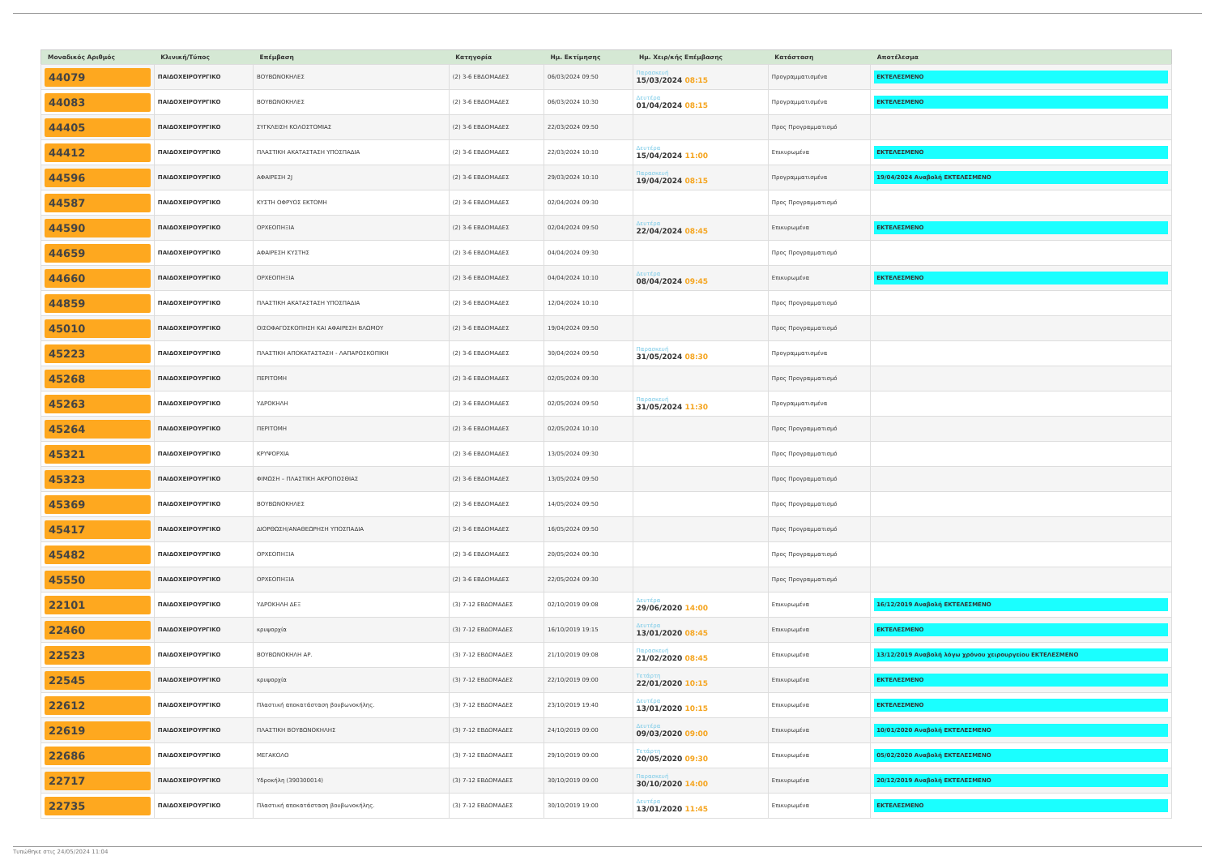| Μοναδικός Αριθμός | Κλινική/Τύπος | Επέμβαση | Κατηγορία | Ημ. Εκτίμησης | Ημ. Χειρ/κής Επέμβασης | Κατάσταση | Αποτέλεσμα |
| --- | --- | --- | --- | --- | --- | --- | --- |
| 44079 | ΠΑΙΔΟΧΕΙΡΟΥΡΓΙΚΟ | ΒΟΥΒΩΝΟΚΗΛΕΣ | (2) 3-6 ΕΒΔΟΜΑΔΕΣ | 06/03/2024 09:50 | Παρασκευή 15/03/2024 08:15 | Προγραμματισμένα | ΕΚΤΕΛΕΣΜΕΝΟ |
| 44083 | ΠΑΙΔΟΧΕΙΡΟΥΡΓΙΚΟ | ΒΟΥΒΩΝΟΚΗΛΕΣ | (2) 3-6 ΕΒΔΟΜΑΔΕΣ | 06/03/2024 10:30 | Δευτέρα 01/04/2024 08:15 | Προγραμματισμένα | ΕΚΤΕΛΕΣΜΕΝΟ |
| 44405 | ΠΑΙΔΟΧΕΙΡΟΥΡΓΙΚΟ | ΣΥΓΚΛΕΙΣΗ ΚΟΛΟΣΤΟΜΙΑΣ | (2) 3-6 ΕΒΔΟΜΑΔΕΣ | 22/03/2024 09:50 | | Προς Προγραμματισμό | |
| 44412 | ΠΑΙΔΟΧΕΙΡΟΥΡΓΙΚΟ | ΠΛΑΣΤΙΚΗ ΑΚΑΤΑΣΤΑΣΗ ΥΠΟΣΠΑΔΙΑ | (2) 3-6 ΕΒΔΟΜΑΔΕΣ | 22/03/2024 10:10 | Δευτέρα 15/04/2024 11:00 | Επικυρωμένα | ΕΚΤΕΛΕΣΜΕΝΟ |
| 44596 | ΠΑΙΔΟΧΕΙΡΟΥΡΓΙΚΟ | ΑΦΑΙΡΕΣΗ 2J | (2) 3-6 ΕΒΔΟΜΑΔΕΣ | 29/03/2024 10:10 | Παρασκευή 19/04/2024 08:15 | Προγραμματισμένα | 19/04/2024 Αναβολή ΕΚΤΕΛΕΣΜΕΝΟ |
| 44587 | ΠΑΙΔΟΧΕΙΡΟΥΡΓΙΚΟ | ΚΥΣΤΗ ΟΦΡΥΟΣ ΕΚΤΟΜΗ | (2) 3-6 ΕΒΔΟΜΑΔΕΣ | 02/04/2024 09:30 | | Προς Προγραμματισμό | |
| 44590 | ΠΑΙΔΟΧΕΙΡΟΥΡΓΙΚΟ | ΟΡΧΕΟΠΗΞΙΑ | (2) 3-6 ΕΒΔΟΜΑΔΕΣ | 02/04/2024 09:50 | Δευτέρα 22/04/2024 08:45 | Επικυρωμένα | ΕΚΤΕΛΕΣΜΕΝΟ |
| 44659 | ΠΑΙΔΟΧΕΙΡΟΥΡΓΙΚΟ | ΑΦΑΙΡΕΣΗ ΚΥΣΤΗΣ | (2) 3-6 ΕΒΔΟΜΑΔΕΣ | 04/04/2024 09:30 | | Προς Προγραμματισμό | |
| 44660 | ΠΑΙΔΟΧΕΙΡΟΥΡΓΙΚΟ | ΟΡΧΕΟΠΗΞΙΑ | (2) 3-6 ΕΒΔΟΜΑΔΕΣ | 04/04/2024 10:10 | Δευτέρα 08/04/2024 09:45 | Επικυρωμένα | ΕΚΤΕΛΕΣΜΕΝΟ |
| 44859 | ΠΑΙΔΟΧΕΙΡΟΥΡΓΙΚΟ | ΠΛΑΣΤΙΚΗ ΑΚΑΤΑΣΤΑΣΗ ΥΠΟΣΠΑΔΙΑ | (2) 3-6 ΕΒΔΟΜΑΔΕΣ | 12/04/2024 10:10 | | Προς Προγραμματισμό | |
| 45010 | ΠΑΙΔΟΧΕΙΡΟΥΡΓΙΚΟ | ΟΙΣΟΦΑΓΟΣΚΟΠΗΣΗ ΚΑΙ ΑΦΑΙΡΕΣΗ ΒΛΩΜΟΥ | (2) 3-6 ΕΒΔΟΜΑΔΕΣ | 19/04/2024 09:50 | | Προς Προγραμματισμό | |
| 45223 | ΠΑΙΔΟΧΕΙΡΟΥΡΓΙΚΟ | ΠΛΑΣΤΙΚΗ ΑΠΟΚΑΤΑΣΤΑΣΗ - ΛΑΠΑΡΟΣΚΟΠΙΚΗ | (2) 3-6 ΕΒΔΟΜΑΔΕΣ | 30/04/2024 09:50 | Παρασκευή 31/05/2024 08:30 | Προγραμματισμένα | |
| 45268 | ΠΑΙΔΟΧΕΙΡΟΥΡΓΙΚΟ | ΠΕΡΙΤΟΜΗ | (2) 3-6 ΕΒΔΟΜΑΔΕΣ | 02/05/2024 09:30 | | Προς Προγραμματισμό | |
| 45263 | ΠΑΙΔΟΧΕΙΡΟΥΡΓΙΚΟ | ΥΔΡΟΚΗΛΗ | (2) 3-6 ΕΒΔΟΜΑΔΕΣ | 02/05/2024 09:50 | Παρασκευή 31/05/2024 11:30 | Προγραμματισμένα | |
| 45264 | ΠΑΙΔΟΧΕΙΡΟΥΡΓΙΚΟ | ΠΕΡΙΤΟΜΗ | (2) 3-6 ΕΒΔΟΜΑΔΕΣ | 02/05/2024 10:10 | | Προς Προγραμματισμό | |
| 45321 | ΠΑΙΔΟΧΕΙΡΟΥΡΓΙΚΟ | ΚΡΥΨΟΡΧΙΑ | (2) 3-6 ΕΒΔΟΜΑΔΕΣ | 13/05/2024 09:30 | | Προς Προγραμματισμό | |
| 45323 | ΠΑΙΔΟΧΕΙΡΟΥΡΓΙΚΟ | ΦΙΜΩΣΗ – ΠΛΑΣΤΙΚΗ ΑΚΡΟΠΟΣΘΙΑΣ | (2) 3-6 ΕΒΔΟΜΑΔΕΣ | 13/05/2024 09:50 | | Προς Προγραμματισμό | |
| 45369 | ΠΑΙΔΟΧΕΙΡΟΥΡΓΙΚΟ | ΒΟΥΒΩΝΟΚΗΛΕΣ | (2) 3-6 ΕΒΔΟΜΑΔΕΣ | 14/05/2024 09:50 | | Προς Προγραμματισμό | |
| 45417 | ΠΑΙΔΟΧΕΙΡΟΥΡΓΙΚΟ | ΔΙΟΡΘΩΣΗ/ΑΝΑΘΕΩΡΗΣΗ ΥΠΟΣΠΑΔΙΑ | (2) 3-6 ΕΒΔΟΜΑΔΕΣ | 16/05/2024 09:50 | | Προς Προγραμματισμό | |
| 45482 | ΠΑΙΔΟΧΕΙΡΟΥΡΓΙΚΟ | ΟΡΧΕΟΠΗΞΙΑ | (2) 3-6 ΕΒΔΟΜΑΔΕΣ | 20/05/2024 09:30 | | Προς Προγραμματισμό | |
| 45550 | ΠΑΙΔΟΧΕΙΡΟΥΡΓΙΚΟ | ΟΡΧΕΟΠΗΞΙΑ | (2) 3-6 ΕΒΔΟΜΑΔΕΣ | 22/05/2024 09:30 | | Προς Προγραμματισμό | |
| 22101 | ΠΑΙΔΟΧΕΙΡΟΥΡΓΙΚΟ | ΥΔΡΟΚΗΛΗ ΔΕΞ | (3) 7-12 ΕΒΔΟΜΑΔΕΣ | 02/10/2019 09:08 | Δευτέρα 29/06/2020 14:00 | Επικυρωμένα | 16/12/2019 Αναβολή ΕΚΤΕΛΕΣΜΕΝΟ |
| 22460 | ΠΑΙΔΟΧΕΙΡΟΥΡΓΙΚΟ | κρυψορχία | (3) 7-12 ΕΒΔΟΜΑΔΕΣ | 16/10/2019 19:15 | Δευτέρα 13/01/2020 08:45 | Επικυρωμένα | ΕΚΤΕΛΕΣΜΕΝΟ |
| 22523 | ΠΑΙΔΟΧΕΙΡΟΥΡΓΙΚΟ | ΒΟΥΒΩΝΟΚΗΛΗ ΑΡ. | (3) 7-12 ΕΒΔΟΜΑΔΕΣ | 21/10/2019 09:08 | Παρασκευή 21/02/2020 08:45 | Επικυρωμένα | 13/12/2019 Αναβολή λόγω χρόνου χειρουργείου ΕΚΤΕΛΕΣΜΕΝΟ |
| 22545 | ΠΑΙΔΟΧΕΙΡΟΥΡΓΙΚΟ | κρυψορχία | (3) 7-12 ΕΒΔΟΜΑΔΕΣ | 22/10/2019 09:00 | Τετάρτη 22/01/2020 10:15 | Επικυρωμένα | ΕΚΤΕΛΕΣΜΕΝΟ |
| 22612 | ΠΑΙΔΟΧΕΙΡΟΥΡΓΙΚΟ | Πλαστική αποκατάσταση βουβωνοκήλης. | (3) 7-12 ΕΒΔΟΜΑΔΕΣ | 23/10/2019 19:40 | Δευτέρα 13/01/2020 10:15 | Επικυρωμένα | ΕΚΤΕΛΕΣΜΕΝΟ |
| 22619 | ΠΑΙΔΟΧΕΙΡΟΥΡΓΙΚΟ | ΠΛΑΣΤΙΚΗ ΒΟΥΒΩΝΟΚΗΛΗΣ | (3) 7-12 ΕΒΔΟΜΑΔΕΣ | 24/10/2019 09:00 | Δευτέρα 09/03/2020 09:00 | Επικυρωμένα | 10/01/2020 Αναβολή ΕΚΤΕΛΕΣΜΕΝΟ |
| 22686 | ΠΑΙΔΟΧΕΙΡΟΥΡΓΙΚΟ | ΜΕΓΑΚΟΛΟ | (3) 7-12 ΕΒΔΟΜΑΔΕΣ | 29/10/2019 09:00 | Τετάρτη 20/05/2020 09:30 | Επικυρωμένα | 05/02/2020 Αναβολή ΕΚΤΕΛΕΣΜΕΝΟ |
| 22717 | ΠΑΙΔΟΧΕΙΡΟΥΡΓΙΚΟ | Υδροκήλη (390300014) | (3) 7-12 ΕΒΔΟΜΑΔΕΣ | 30/10/2019 09:00 | Παρασκευή 30/10/2020 14:00 | Επικυρωμένα | 20/12/2019 Αναβολή ΕΚΤΕΛΕΣΜΕΝΟ |
| 22735 | ΠΑΙΔΟΧΕΙΡΟΥΡΓΙΚΟ | Πλαστική αποκατάσταση βουβωνοκήλης. | (3) 7-12 ΕΒΔΟΜΑΔΕΣ | 30/10/2019 19:00 | Δευτέρα 13/01/2020 11:45 | Επικυρωμένα | ΕΚΤΕΛΕΣΜΕΝΟ |
Τυπώθηκε στις 24/05/2024 11:04